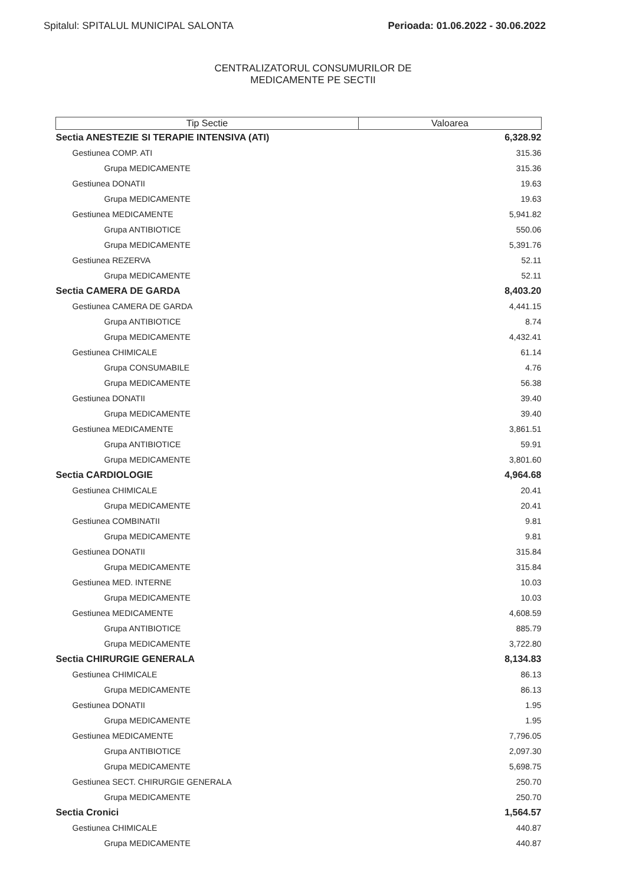Spitalul: SPITALUL MUNICIPAL SALONTA
Perioada: 01.06.2022 - 30.06.2022
CENTRALIZATORUL CONSUMURILOR DE
MEDICAMENTE PE SECTII
| Tip Sectie | Valoarea |
| --- | --- |
| Sectia ANESTEZIE SI TERAPIE INTENSIVA (ATI) | 6,328.92 |
| Gestiunea COMP. ATI | 315.36 |
| Grupa MEDICAMENTE | 315.36 |
| Gestiunea DONATII | 19.63 |
| Grupa MEDICAMENTE | 19.63 |
| Gestiunea MEDICAMENTE | 5,941.82 |
| Grupa ANTIBIOTICE | 550.06 |
| Grupa MEDICAMENTE | 5,391.76 |
| Gestiunea REZERVA | 52.11 |
| Grupa MEDICAMENTE | 52.11 |
| Sectia CAMERA DE GARDA | 8,403.20 |
| Gestiunea CAMERA DE GARDA | 4,441.15 |
| Grupa ANTIBIOTICE | 8.74 |
| Grupa MEDICAMENTE | 4,432.41 |
| Gestiunea CHIMICALE | 61.14 |
| Grupa CONSUMABILE | 4.76 |
| Grupa MEDICAMENTE | 56.38 |
| Gestiunea DONATII | 39.40 |
| Grupa MEDICAMENTE | 39.40 |
| Gestiunea MEDICAMENTE | 3,861.51 |
| Grupa ANTIBIOTICE | 59.91 |
| Grupa MEDICAMENTE | 3,801.60 |
| Sectia CARDIOLOGIE | 4,964.68 |
| Gestiunea CHIMICALE | 20.41 |
| Grupa MEDICAMENTE | 20.41 |
| Gestiunea COMBINATII | 9.81 |
| Grupa MEDICAMENTE | 9.81 |
| Gestiunea DONATII | 315.84 |
| Grupa MEDICAMENTE | 315.84 |
| Gestiunea MED. INTERNE | 10.03 |
| Grupa MEDICAMENTE | 10.03 |
| Gestiunea MEDICAMENTE | 4,608.59 |
| Grupa ANTIBIOTICE | 885.79 |
| Grupa MEDICAMENTE | 3,722.80 |
| Sectia CHIRURGIE GENERALA | 8,134.83 |
| Gestiunea CHIMICALE | 86.13 |
| Grupa MEDICAMENTE | 86.13 |
| Gestiunea DONATII | 1.95 |
| Grupa MEDICAMENTE | 1.95 |
| Gestiunea MEDICAMENTE | 7,796.05 |
| Grupa ANTIBIOTICE | 2,097.30 |
| Grupa MEDICAMENTE | 5,698.75 |
| Gestiunea SECT. CHIRURGIE GENERALA | 250.70 |
| Grupa MEDICAMENTE | 250.70 |
| Sectia Cronici | 1,564.57 |
| Gestiunea CHIMICALE | 440.87 |
| Grupa MEDICAMENTE | 440.87 |